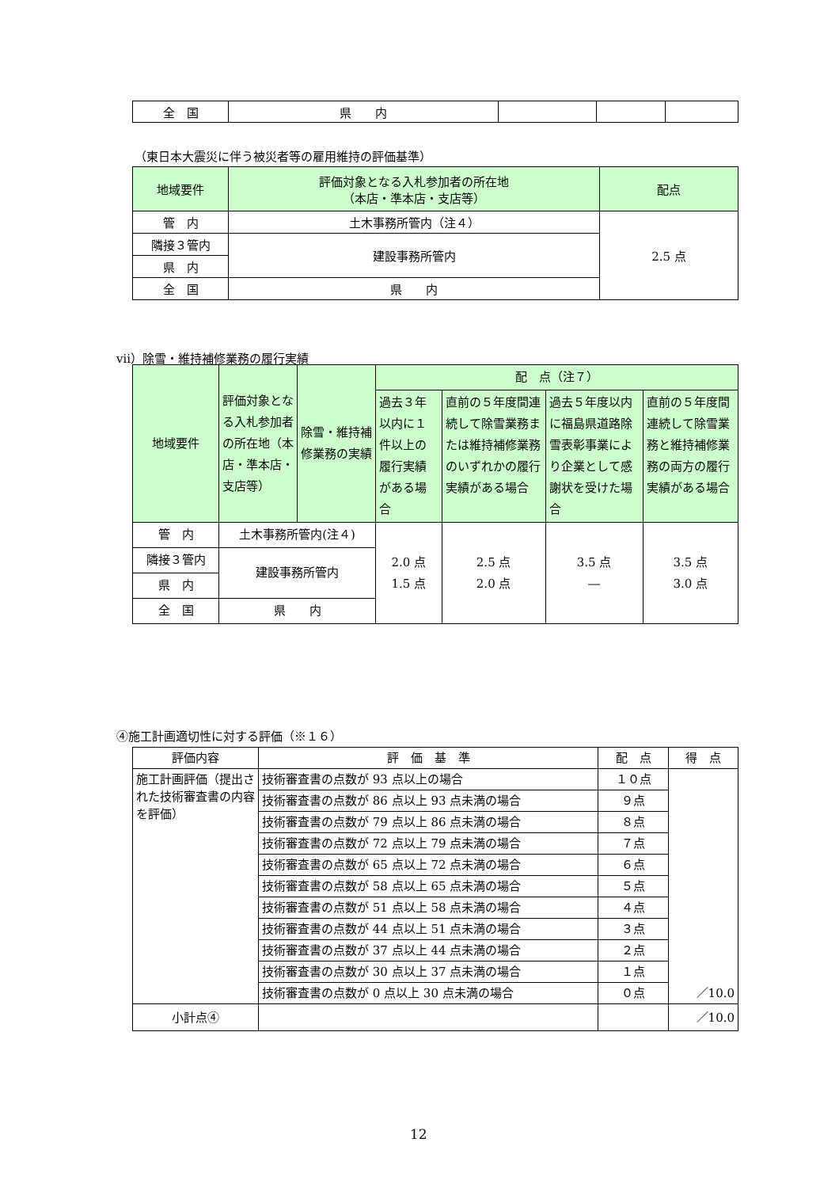| 全 国 | 県 内 | | | |
（東日本大震災に伴う被災者等の雇用維持の評価基準）
| 地域要件 | 評価対象となる入札参加者の所在地 （本店・準本店・支店等） | 配点 |
| --- | --- | --- |
| 管 内 | 土木事務所管内（注４） | 2.5 点 |
| 隣接３管内 | 建設事務所管内 | |
| 県 内 | | |
| 全 国 | 県 内 | |
ⅶ）除雪・維持補修業務の履行実績
| 地域要件 | 評価対象となる入札参加者の所在地（本店・準本店・支店等） | 除雪・維持補修業務の実績 | 配 点（注７） | | | |
| --- | --- | --- | --- | --- | --- | --- |
| | | | 過去３年以内に１件以上の履行実績がある場合 | 直前の５年度間連続して除雪業務または維持補修業務のいずれかの履行実績がある場合 | 過去５年度以内に福島県道路除雪表彰事業により企業として感謝状を受けた場合 | 直前の５年度間連続して除雪業務と維持補修業務の両方の履行実績がある場合 |
| 管 内 | 土木事務所管内(注４) | | 2.0 点 1.5 点 | 2.5 点 2.0 点 | 3.5 点 ― | 3.5 点 3.0 点 |
| 隣接３管内 | 建設事務所管内 | | | | | |
| 県 内 | | | | | | |
| 全 国 | 県 内 | | | | | |
④施工計画適切性に対する評価（※１６）
| 評価内容 | 評 価 基 準 | 配 点 | 得 点 |
| --- | --- | --- | --- |
| 施工計画評価（提出された技術審査書の内容を評価） | 技術審査書の点数が 93 点以上の場合 | １０点 | ／10.0 |
| | 技術審査書の点数が 86 点以上 93 点未満の場合 | ９点 | |
| | 技術審査書の点数が 79 点以上 86 点未満の場合 | ８点 | |
| | 技術審査書の点数が 72 点以上 79 点未満の場合 | ７点 | |
| | 技術審査書の点数が 65 点以上 72 点未満の場合 | ６点 | |
| | 技術審査書の点数が 58 点以上 65 点未満の場合 | ５点 | |
| | 技術審査書の点数が 51 点以上 58 点未満の場合 | ４点 | |
| | 技術審査書の点数が 44 点以上 51 点未満の場合 | ３点 | |
| | 技術審査書の点数が 37 点以上 44 点未満の場合 | ２点 | |
| | 技術審査書の点数が 30 点以上 37 点未満の場合 | １点 | |
| | 技術審査書の点数が 0 点以上 30 点未満の場合 | ０点 | |
| 小計点④ | | | ／10.0 |
12